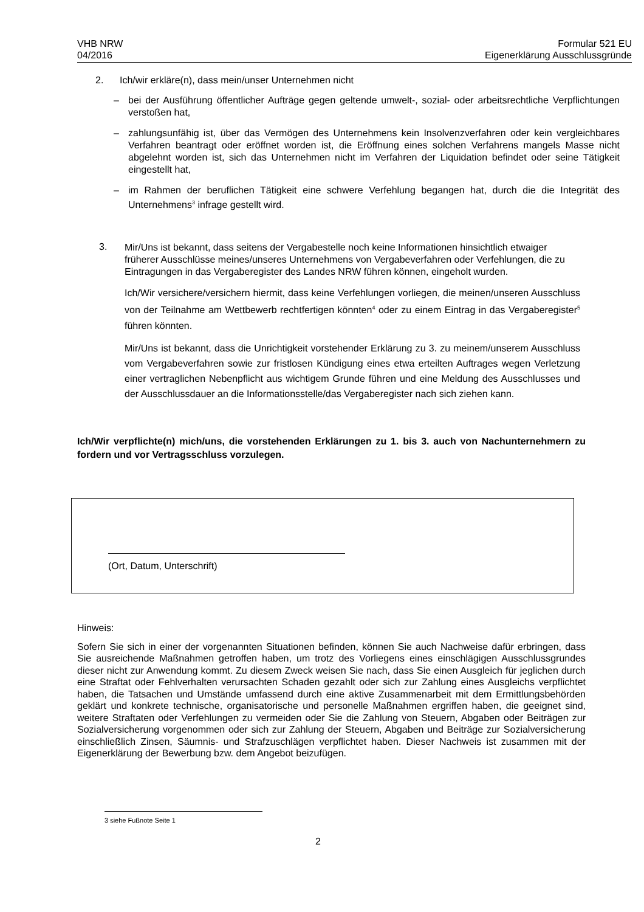VHB NRW
04/2016
Formular 521 EU
Eigenerklärung Ausschlussgründe
2. Ich/wir erkläre(n), dass mein/unser Unternehmen nicht
– bei der Ausführung öffentlicher Aufträge gegen geltende umwelt-, sozial- oder arbeitsrechtliche Verpflichtungen verstoßen hat,
– zahlungsunfähig ist, über das Vermögen des Unternehmens kein Insolvenzverfahren oder kein vergleichbares Verfahren beantragt oder eröffnet worden ist, die Eröffnung eines solchen Verfahrens mangels Masse nicht abgelehnt worden ist, sich das Unternehmen nicht im Verfahren der Liquidation befindet oder seine Tätigkeit eingestellt hat,
– im Rahmen der beruflichen Tätigkeit eine schwere Verfehlung begangen hat, durch die die Integrität des Unternehmens<sup>3</sup> infrage gestellt wird.
3.
Mir/Uns ist bekannt, dass seitens der Vergabestelle noch keine Informationen hinsichtlich etwaiger früherer Ausschlüsse meines/unseres Unternehmens von Vergabeverfahren oder Verfehlungen, die zu Eintragungen in das Vergaberegister des Landes NRW führen können, eingeholt wurden.
Ich/Wir versichere/versichern hiermit, dass keine Verfehlungen vorliegen, die meinen/unseren Ausschluss von der Teilnahme am Wettbewerb rechtfertigen könnten<sup>4</sup> oder zu einem Eintrag in das Vergaberegister<sup>5</sup> führen könnten.
Mir/Uns ist bekannt, dass die Unrichtigkeit vorstehender Erklärung zu 3. zu meinem/unserem Ausschluss vom Vergabeverfahren sowie zur fristlosen Kündigung eines etwa erteilten Auftrages wegen Verletzung einer vertraglichen Nebenpflicht aus wichtigem Grunde führen und eine Meldung des Ausschlusses und der Ausschlussdauer an die Informationsstelle/das Vergaberegister nach sich ziehen kann.
Ich/Wir verpflichte(n) mich/uns, die vorstehenden Erklärungen zu 1. bis 3. auch von Nachunternehmern zu fordern und vor Vertragsschluss vorzulegen.
(Ort, Datum, Unterschrift)
Hinweis:
Sofern Sie sich in einer der vorgenannten Situationen befinden, können Sie auch Nachweise dafür erbringen, dass Sie ausreichende Maßnahmen getroffen haben, um trotz des Vorliegens eines einschlägigen Ausschlussgrundes dieser nicht zur Anwendung kommt. Zu diesem Zweck weisen Sie nach, dass Sie einen Ausgleich für jeglichen durch eine Straftat oder Fehlverhalten verursachten Schaden gezahlt oder sich zur Zahlung eines Ausgleichs verpflichtet haben, die Tatsachen und Umstände umfassend durch eine aktive Zusammenarbeit mit dem Ermittlungsbehörden geklärt und konkrete technische, organisatorische und personelle Maßnahmen ergriffen haben, die geeignet sind, weitere Straftaten oder Verfehlungen zu vermeiden oder Sie die Zahlung von Steuern, Abgaben oder Beiträgen zur Sozialversicherung vorgenommen oder sich zur Zahlung der Steuern, Abgaben und Beiträge zur Sozialversicherung einschließlich Zinsen, Säumnis- und Strafzuschlägen verpflichtet haben. Dieser Nachweis ist zusammen mit der Eigenerklärung der Bewerbung bzw. dem Angebot beizufügen.
3 siehe Fußnote Seite 1
2